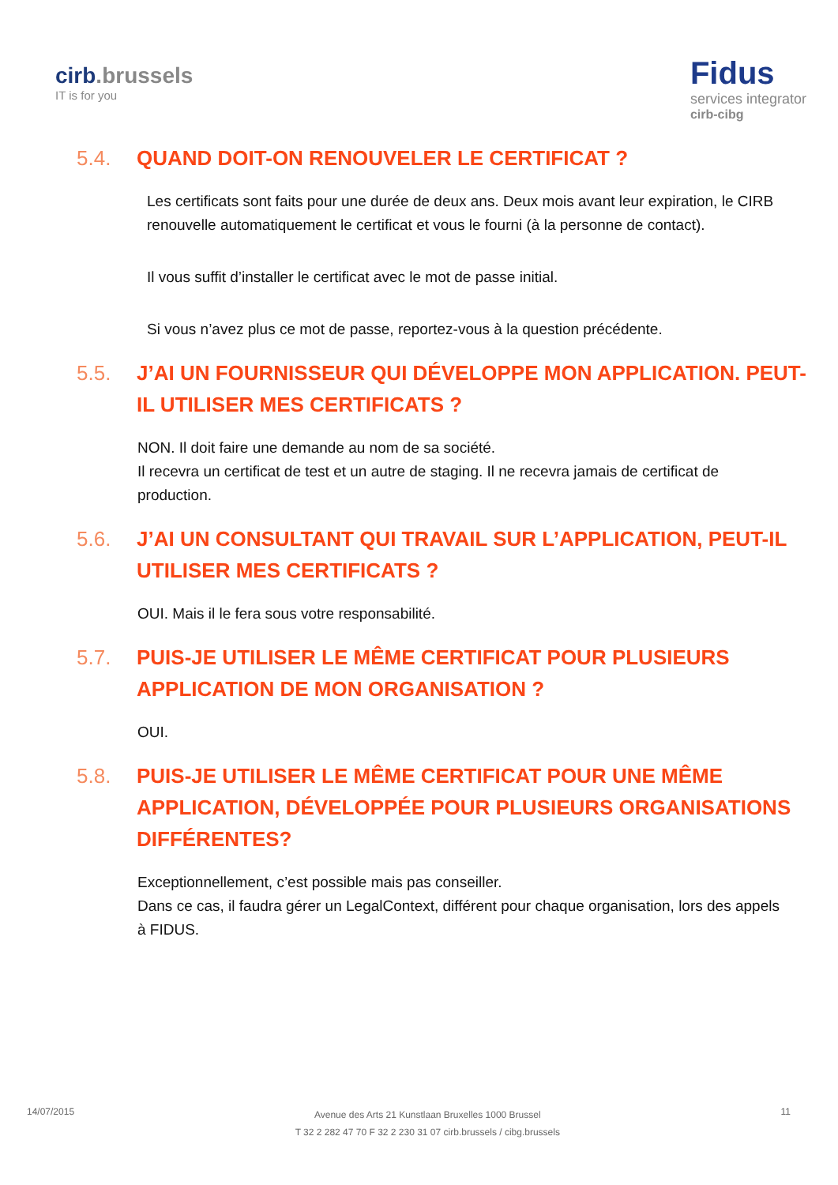cirb.brussels
IT is for you
Fidus
services integrator
cirb-cibg
5.4. QUAND DOIT-ON RENOUVELER LE CERTIFICAT ?
Les certificats sont faits pour une durée de deux ans. Deux mois avant leur expiration, le CIRB renouvelle automatiquement le certificat et vous le fourni (à la personne de contact).
Il vous suffit d’installer le certificat avec le mot de passe initial.
Si vous n’avez plus ce mot de passe, reportez-vous à la question précédente.
5.5. J’AI UN FOURNISSEUR QUI DÉVELOPPE MON APPLICATION. PEUT-IL UTILISER MES CERTIFICATS ?
NON. Il doit faire une demande au nom de sa société.
Il recevra un certificat de test et un autre de staging. Il ne recevra jamais de certificat de production.
5.6. J’AI UN CONSULTANT QUI TRAVAIL SUR L’APPLICATION, PEUT-IL UTILISER MES CERTIFICATS ?
OUI. Mais il le fera sous votre responsabilité.
5.7. PUIS-JE UTILISER LE MÊME CERTIFICAT POUR PLUSIEURS APPLICATION DE MON ORGANISATION ?
OUI.
5.8. PUIS-JE UTILISER LE MÊME CERTIFICAT POUR UNE MÊME APPLICATION, DÉVELOPPÉE POUR PLUSIEURS ORGANISATIONS DIFFÉRENTES?
Exceptionnellement, c’est possible mais pas conseiller.
Dans ce cas, il faudra gérer un LegalContext, différent pour chaque organisation, lors des appels à FIDUS.
14/07/2015
Avenue des Arts 21 Kunstlaan Bruxelles 1000 Brussel
T 32 2 282 47 70 F 32 2 230 31 07 cirb.brussels / cibg.brussels
11